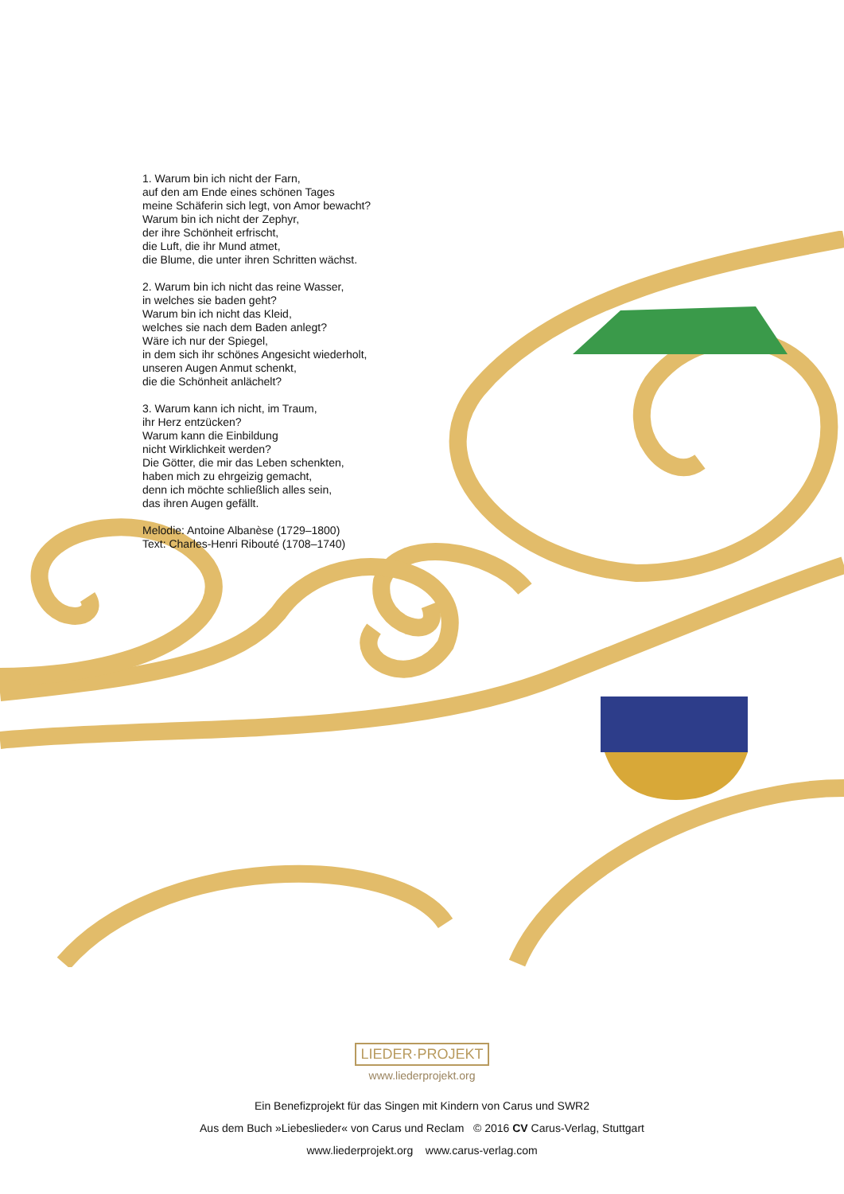1. Warum bin ich nicht der Farn,
auf den am Ende eines schönen Tages
meine Schäferin sich legt, von Amor bewacht?
Warum bin ich nicht der Zephyr,
der ihre Schönheit erfrischt,
die Luft, die ihr Mund atmet,
die Blume, die unter ihren Schritten wächst.
2. Warum bin ich nicht das reine Wasser,
in welches sie baden geht?
Warum bin ich nicht das Kleid,
welches sie nach dem Baden anlegt?
Wäre ich nur der Spiegel,
in dem sich ihr schönes Angesicht wiederholt,
unseren Augen Anmut schenkt,
die die Schönheit anlächelt?
3. Warum kann ich nicht, im Traum,
ihr Herz entzücken?
Warum kann die Einbildung
nicht Wirklichkeit werden?
Die Götter, die mir das Leben schenkten,
haben mich zu ehrgeizig gemacht,
denn ich möchte schließlich alles sein,
das ihren Augen gefällt.
Melodie: Antoine Albanèse (1729–1800)
Text: Charles-Henri Ribouté (1708–1740)
LIEDER·PROJEKT
www.liederprojekt.org
Ein Benefizprojekt für das Singen mit Kindern von Carus und SWR2
Aus dem Buch »Liebeslieder« von Carus und Reclam © 2016 CV Carus-Verlag, Stuttgart
www.liederprojekt.org www.carus-verlag.com